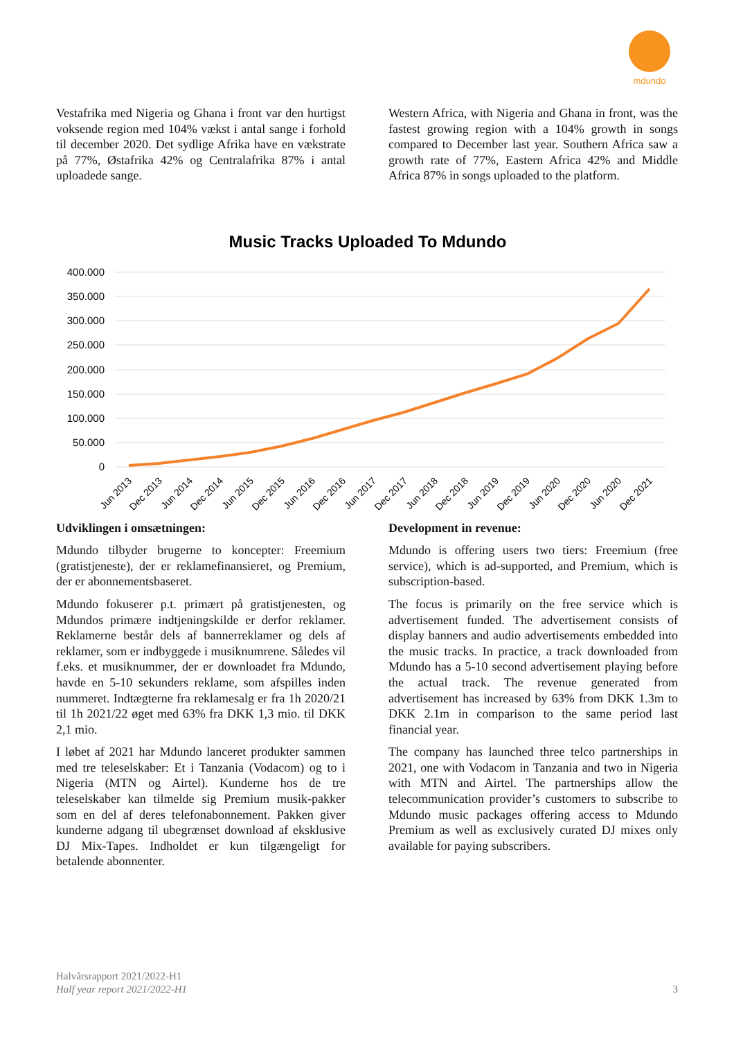mdundo
Vestafrika med Nigeria og Ghana i front var den hurtigst voksende region med 104% vækst i antal sange i forhold til december 2020. Det sydlige Afrika have en vækstrate på 77%, Østafrika 42% og Centralafrika 87% i antal uploadede sange.
Western Africa, with Nigeria and Ghana in front, was the fastest growing region with a 104% growth in songs compared to December last year. Southern Africa saw a growth rate of 77%, Eastern Africa 42% and Middle Africa 87% in songs uploaded to the platform.
Music Tracks Uploaded To Mdundo
400.000
350.000
300.000
250.000
200.000
150.000
100.000
50.000
0
Jun 2013
Dec 2013
Jun 2014
Dec 2014
Jun 2015
Dec 2015
Jun 2016
Dec 2016
Jun 2017
Dec 2017
Jun 2018
Dec 2018
Jun 2019
Dec 2019
Jun 2020
Dec 2020
Jun 2020
Dec 2021
Udviklingen i omsætningen:
Mdundo tilbyder brugerne to koncepter: Freemium (gratistjeneste), der er reklamefinansieret, og Premium, der er abonnementsbaseret.
Mdundo fokuserer p.t. primært på gratistjenesten, og Mdundos primære indtjeningskilde er derfor reklamer. Reklamerne består dels af bannerreklamer og dels af reklamer, som er indbyggede i musiknumrene. Således vil f.eks. et musiknummer, der er downloadet fra Mdundo, havde en 5-10 sekunders reklame, som afspilles inden nummeret. Indtægterne fra reklamesalg er fra 1h 2020/21 til 1h 2021/22 øget med 63% fra DKK 1,3 mio. til DKK 2,1 mio.
I løbet af 2021 har Mdundo lanceret produkter sammen med tre teleselskaber: Et i Tanzania (Vodacom) og to i Nigeria (MTN og Airtel). Kunderne hos de tre teleselskaber kan tilmelde sig Premium musik-pakker som en del af deres telefonabonnement. Pakken giver kunderne adgang til ubegrænset download af eksklusive DJ Mix-Tapes. Indholdet er kun tilgængeligt for betalende abonnenter.
Development in revenue:
Mdundo is offering users two tiers: Freemium (free service), which is ad-supported, and Premium, which is subscription-based.
The focus is primarily on the free service which is advertisement funded. The advertisement consists of display banners and audio advertisements embedded into the music tracks. In practice, a track downloaded from Mdundo has a 5-10 second advertisement playing before the actual track. The revenue generated from advertisement has increased by 63% from DKK 1.3m to DKK 2.1m in comparison to the same period last financial year.
The company has launched three telco partnerships in 2021, one with Vodacom in Tanzania and two in Nigeria with MTN and Airtel. The partnerships allow the telecommunication provider’s customers to subscribe to Mdundo music packages offering access to Mdundo Premium as well as exclusively curated DJ mixes only available for paying subscribers.
Halvårsrapport 2021/2022-H1
Half year report 2021/2022-H1
3